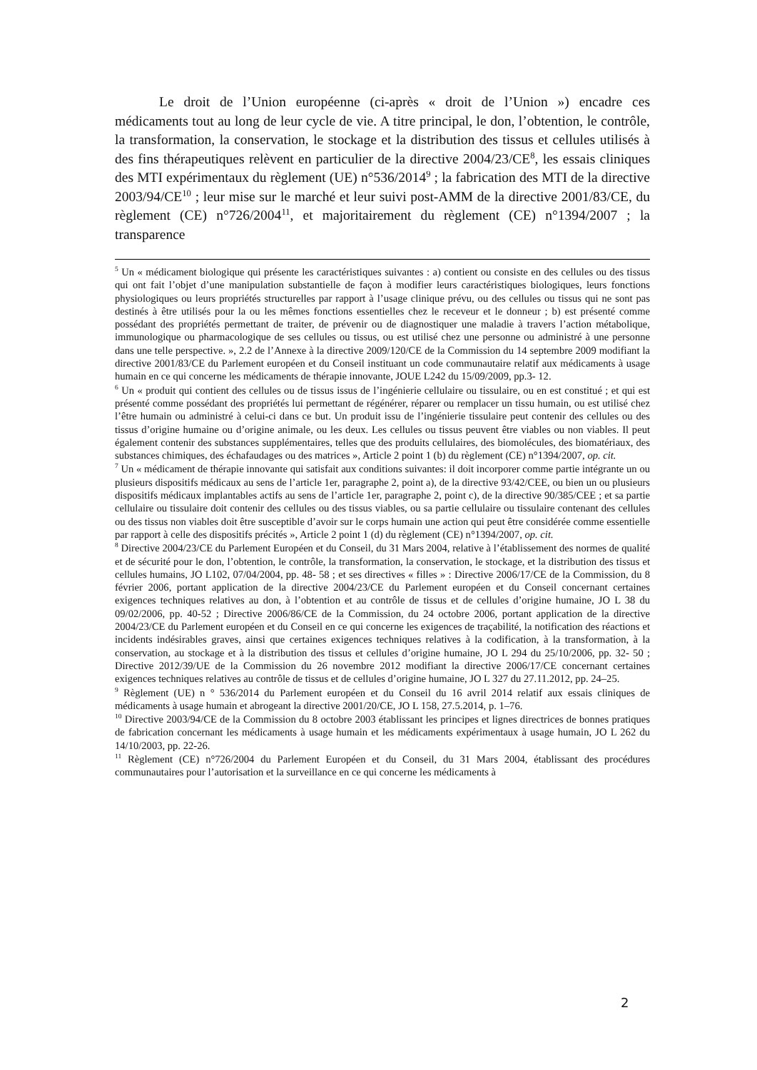Le droit de l’Union européenne (ci-après « droit de l’Union ») encadre ces médicaments tout au long de leur cycle de vie. A titre principal, le don, l’obtention, le contrôle, la transformation, la conservation, le stockage et la distribution des tissus et cellules utilisés à des fins thérapeutiques relèvent en particulier de la directive 2004/23/CE<sup>8</sup>, les essais cliniques des MTI expérimentaux du règlement (UE) n°536/2014<sup>9</sup> ; la fabrication des MTI de la directive 2003/94/CE<sup>10</sup> ; leur mise sur le marché et leur suivi post-AMM de la directive 2001/83/CE, du règlement (CE) n°726/2004<sup>11</sup>, et majoritairement du règlement (CE) n°1394/2007 ; la transparence
<sup>5</sup> Un « médicament biologique qui présente les caractéristiques suivantes : a) contient ou consiste en des cellules ou des tissus qui ont fait l’objet d’une manipulation substantielle de façon à modifier leurs caractéristiques biologiques, leurs fonctions physiologiques ou leurs propriétés structurelles par rapport à l’usage clinique prévu, ou des cellules ou tissus qui ne sont pas destinés à être utilisés pour la ou les mêmes fonctions essentielles chez le receveur et le donneur ; b) est présenté comme possédant des propriétés permettant de traiter, de prévenir ou de diagnostiquer une maladie à travers l’action métabolique, immunologique ou pharmacologique de ses cellules ou tissus, ou est utilisé chez une personne ou administré à une personne dans une telle perspective. », 2.2 de l’Annexe à la directive 2009/120/CE de la Commission du 14 septembre 2009 modifiant la directive 2001/83/CE du Parlement européen et du Conseil instituant un code communautaire relatif aux médicaments à usage humain en ce qui concerne les médicaments de thérapie innovante, JOUE L242 du 15/09/2009, pp.3- 12.
<sup>6</sup> Un « produit qui contient des cellules ou de tissus issus de l’ingénierie cellulaire ou tissulaire, ou en est constitué ; et qui est présenté comme possédant des propriétés lui permettant de régénérer, réparer ou remplacer un tissu humain, ou est utilisé chez l’être humain ou administré à celui-ci dans ce but. Un produit issu de l’ingénierie tissulaire peut contenir des cellules ou des tissus d’origine humaine ou d’origine animale, ou les deux. Les cellules ou tissus peuvent être viables ou non viables. Il peut également contenir des substances supplémentaires, telles que des produits cellulaires, des biomolécules, des biomatériaux, des substances chimiques, des échafaudages ou des matrices », Article 2 point 1 (b) du règlement (CE) n°1394/2007, op. cit.
<sup>7</sup> Un « médicament de thérapie innovante qui satisfait aux conditions suivantes: il doit incorporer comme partie intégrante un ou plusieurs dispositifs médicaux au sens de l’article 1er, paragraphe 2, point a), de la directive 93/42/CEE, ou bien un ou plusieurs dispositifs médicaux implantables actifs au sens de l’article 1er, paragraphe 2, point c), de la directive 90/385/CEE ; et sa partie cellulaire ou tissulaire doit contenir des cellules ou des tissus viables, ou sa partie cellulaire ou tissulaire contenant des cellules ou des tissus non viables doit être susceptible d’avoir sur le corps humain une action qui peut être considérée comme essentielle par rapport à celle des dispositifs précités », Article 2 point 1 (d) du règlement (CE) n°1394/2007, op. cit.
<sup>8</sup> Directive 2004/23/CE du Parlement Européen et du Conseil, du 31 Mars 2004, relative à l’établissement des normes de qualité et de sécurité pour le don, l’obtention, le contrôle, la transformation, la conservation, le stockage, et la distribution des tissus et cellules humains, JO L102, 07/04/2004, pp. 48- 58 ; et ses directives « filles » : Directive 2006/17/CE de la Commission, du 8 février 2006, portant application de la directive 2004/23/CE du Parlement européen et du Conseil concernant certaines exigences techniques relatives au don, à l’obtention et au contrôle de tissus et de cellules d’origine humaine, JO L 38 du 09/02/2006, pp. 40-52 ; Directive 2006/86/CE de la Commission, du 24 octobre 2006, portant application de la directive 2004/23/CE du Parlement européen et du Conseil en ce qui concerne les exigences de traçabilité, la notification des réactions et incidents indésirables graves, ainsi que certaines exigences techniques relatives à la codification, à la transformation, à la conservation, au stockage et à la distribution des tissus et cellules d’origine humaine, JO L 294 du 25/10/2006, pp. 32- 50 ; Directive 2012/39/UE de la Commission du 26 novembre 2012 modifiant la directive 2006/17/CE concernant certaines exigences techniques relatives au contrôle de tissus et de cellules d’origine humaine, JO L 327 du 27.11.2012, pp. 24–25.
<sup>9</sup> Règlement (UE) n ° 536/2014 du Parlement européen et du Conseil du 16 avril 2014 relatif aux essais cliniques de médicaments à usage humain et abrogeant la directive 2001/20/CE, JO L 158, 27.5.2014, p. 1–76.
<sup>10</sup> Directive 2003/94/CE de la Commission du 8 octobre 2003 établissant les principes et lignes directrices de bonnes pratiques de fabrication concernant les médicaments à usage humain et les médicaments expérimentaux à usage humain, JO L 262 du 14/10/2003, pp. 22-26.
<sup>11</sup> Règlement (CE) n°726/2004 du Parlement Européen et du Conseil, du 31 Mars 2004, établissant des procédures communautaires pour l’autorisation et la surveillance en ce qui concerne les médicaments à
2